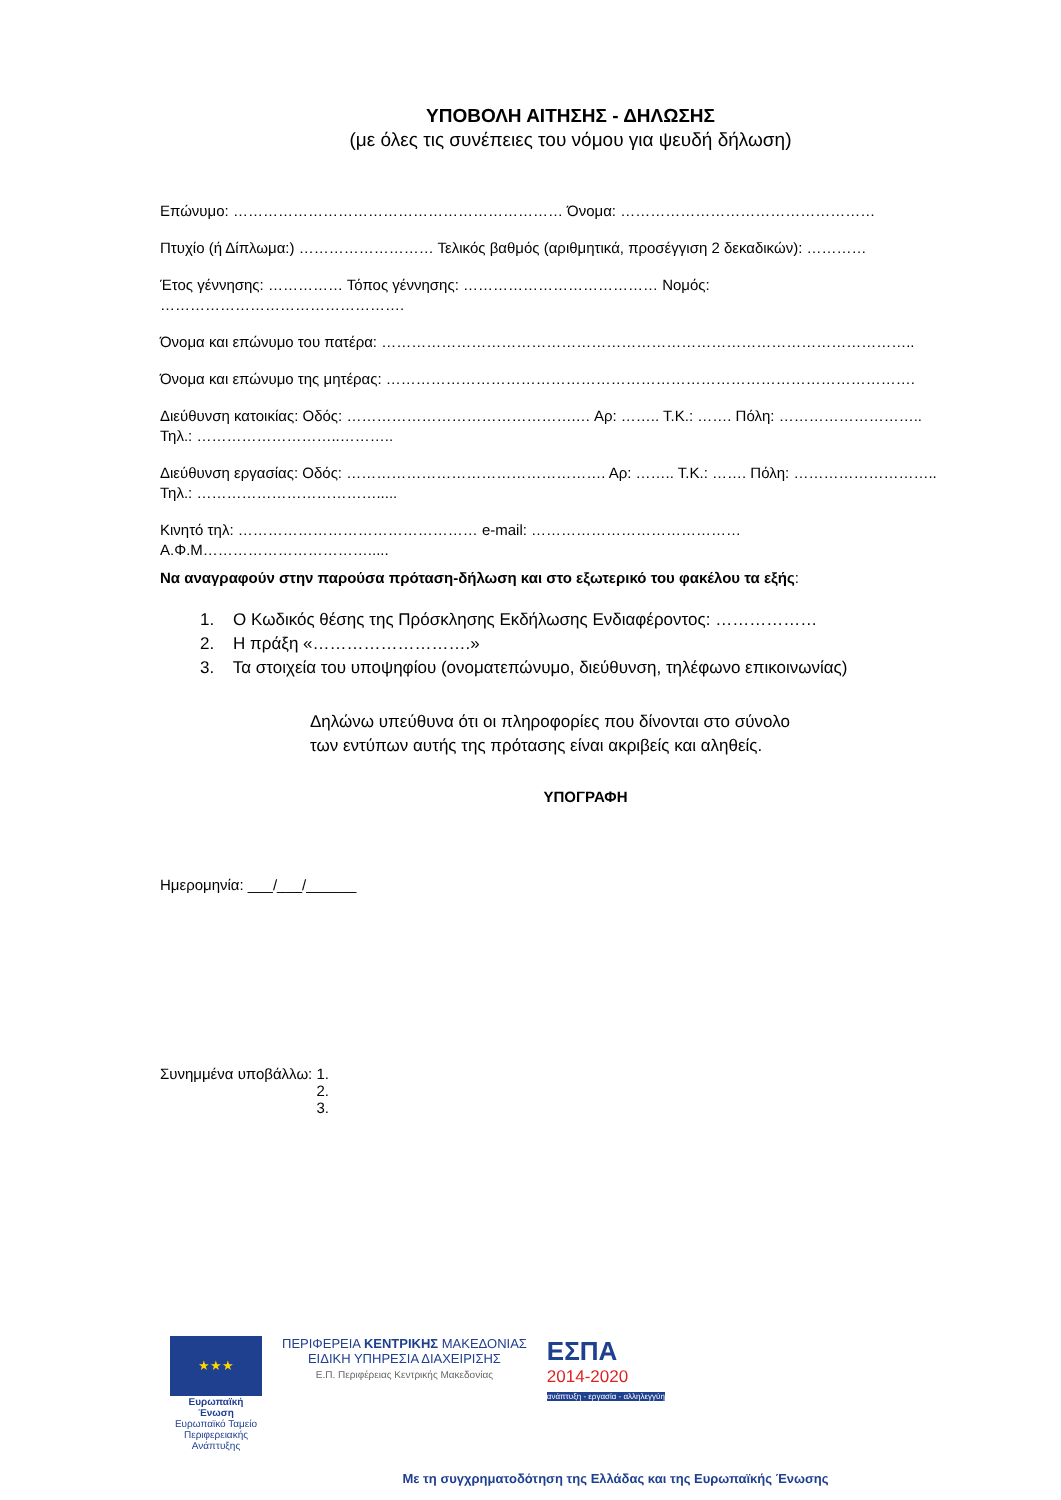ΥΠΟΒΟΛΗ ΑΙΤΗΣΗΣ - ΔΗΛΩΣΗΣ
(με όλες τις συνέπειες του νόμου για ψευδή δήλωση)
Επώνυμο: ………………………………………………………… Όνομα: ……………………………………………
Πτυχίο (ή Δίπλωμα:) ……………………… Τελικός βαθμός (αριθμητικά, προσέγγιση 2 δεκαδικών): …………
Έτος γέννησης: …………… Τόπος γέννησης: ………………………………… Νομός: ………………………………………….
Όνομα και επώνυμο του πατέρα: ……………………………………………………………………………………………..
Όνομα και επώνυμο της μητέρας: …………………………………………………………………………………………….
Διεύθυνση κατοικίας: Οδός: ……………………………………….… Αρ: …….. Τ.Κ.: ……. Πόλη: ……………………….. Τηλ.: ………………………..………..
Διεύθυνση εργασίας: Οδός: ……………………………………………. Αρ: …….. Τ.Κ.: ……. Πόλη: ……………………….. Τηλ.: ……………………………….....
Κινητό τηλ: ………………………………………… e-mail: …………………………………… Α.Φ.Μ…………………………….....
Να αναγραφούν στην παρούσα πρόταση-δήλωση και στο εξωτερικό του φακέλου τα εξής:
1. Ο Κωδικός θέσης της Πρόσκλησης Εκδήλωσης Ενδιαφέροντος: ………………
2. Η πράξη «……………………….»
3. Τα στοιχεία του υποψηφίου (ονοματεπώνυμο, διεύθυνση, τηλέφωνο επικοινωνίας)
Δηλώνω υπεύθυνα ότι οι πληροφορίες που δίνονται στο σύνολο
των εντύπων αυτής της πρότασης είναι ακριβείς και αληθείς.
ΥΠΟΓΡΑΦΗ
Ημερομηνία: ___/___/______
Συνημμένα υποβάλλω: 1.
2.
3.
★★★
Ευρωπαϊκή Ένωση
Ευρωπαϊκό Ταμείο Περιφερειακής Ανάπτυξης
ΠΕΡΙΦΕΡΕΙΑ ΚΕΝΤΡΙΚΗΣ ΜΑΚΕΔΟΝΙΑΣ
ΕΙΔΙΚΗ ΥΠΗΡΕΣΙΑ ΔΙΑΧΕΙΡΙΣΗΣ
Ε.Π. Περιφέρειας Κεντρικής Μακεδονίας
ΕΣΠΑ
2014-2020
ανάπτυξη - εργασία - αλληλεγγύη
Με τη συγχρηματοδότηση της Ελλάδας και της Ευρωπαϊκής Ένωσης